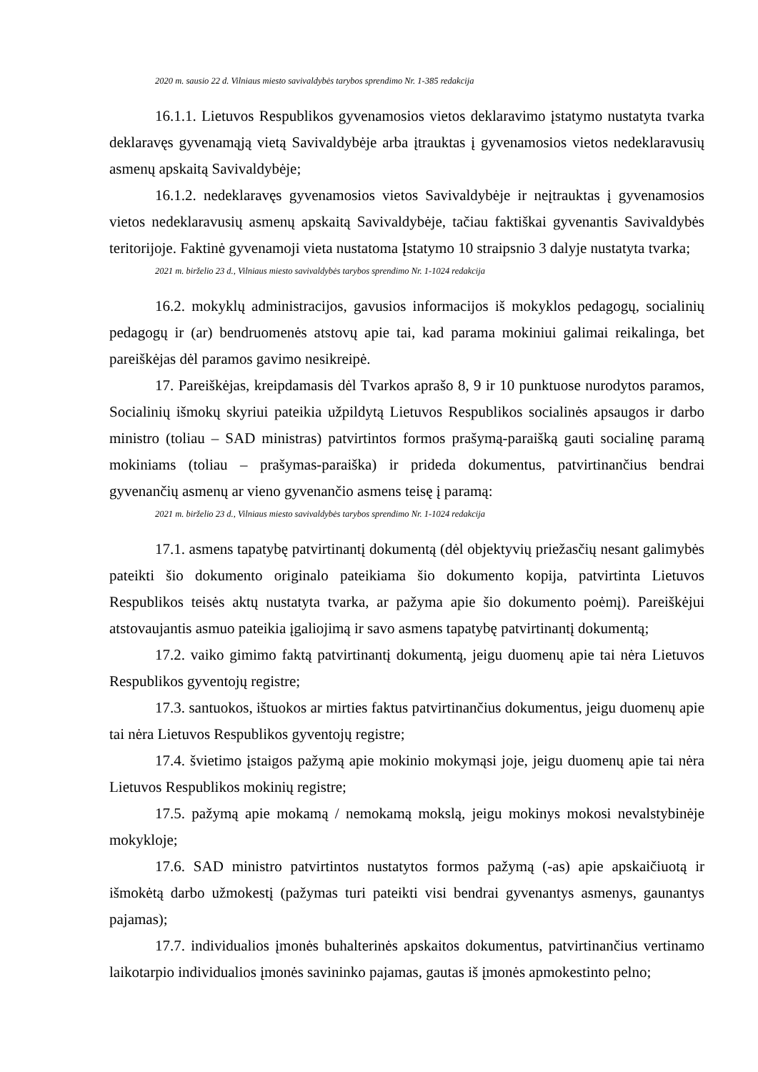2020 m. sausio 22 d. Vilniaus miesto savivaldybės tarybos sprendimo Nr. 1-385 redakcija
16.1.1. Lietuvos Respublikos gyvenamosios vietos deklaravimo įstatymo nustatyta tvarka deklaravęs gyvenamąją vietą Savivaldybėje arba įtrauktas į gyvenamosios vietos nedeklaravusių asmenų apskaitą Savivaldybėje;
16.1.2. nedeklaravęs gyvenamosios vietos Savivaldybėje ir neįtrauktas į gyvenamosios vietos nedeklaravusių asmenų apskaitą Savivaldybėje, tačiau faktiškai gyvenantis Savivaldybės teritorijoje. Faktinė gyvenamoji vieta nustatoma Įstatymo 10 straipsnio 3 dalyje nustatyta tvarka;
2021 m. birželio 23 d., Vilniaus miesto savivaldybės tarybos sprendimo Nr. 1-1024 redakcija
16.2. mokyklų administracijos, gavusios informacijos iš mokyklos pedagogų, socialinių pedagogų ir (ar) bendruomenės atstovų apie tai, kad parama mokiniui galimai reikalinga, bet pareiškėjas dėl paramos gavimo nesikreipė.
17. Pareiškėjas, kreipdamasis dėl Tvarkos aprašo 8, 9 ir 10 punktuose nurodytos paramos, Socialinių išmokų skyriui pateikia užpildytą Lietuvos Respublikos socialinės apsaugos ir darbo ministro (toliau – SAD ministras) patvirtintos formos prašymą-paraišką gauti socialinę paramą mokiniams (toliau – prašymas-paraiška) ir prideda dokumentus, patvirtinančius bendrai gyvenančių asmenų ar vieno gyvenančio asmens teisę į paramą:
2021 m. birželio 23 d., Vilniaus miesto savivaldybės tarybos sprendimo Nr. 1-1024 redakcija
17.1. asmens tapatybę patvirtinantį dokumentą (dėl objektyvių priežasčių nesant galimybės pateikti šio dokumento originalo pateikiama šio dokumento kopija, patvirtinta Lietuvos Respublikos teisės aktų nustatyta tvarka, ar pažyma apie šio dokumento poėmį). Pareiškėjui atstovaujantis asmuo pateikia įgaliojimą ir savo asmens tapatybę patvirtinantį dokumentą;
17.2. vaiko gimimo faktą patvirtinantį dokumentą, jeigu duomenų apie tai nėra Lietuvos Respublikos gyventojų registre;
17.3. santuokos, ištuokos ar mirties faktus patvirtinančius dokumentus, jeigu duomenų apie tai nėra Lietuvos Respublikos gyventojų registre;
17.4. švietimo įstaigos pažymą apie mokinio mokymąsi joje, jeigu duomenų apie tai nėra Lietuvos Respublikos mokinių registre;
17.5. pažymą apie mokamą / nemokamą mokslą, jeigu mokinys mokosi nevalstybinėje mokykloje;
17.6. SAD ministro patvirtintos nustatytos formos pažymą (-as) apie apskaičiuotą ir išmokėtą darbo užmokestį (pažymas turi pateikti visi bendrai gyvenantys asmenys, gaunantys pajamas);
17.7. individualios įmonės buhalterinės apskaitos dokumentus, patvirtinančius vertinamo laikotarpio individualios įmonės savininko pajamas, gautas iš įmonės apmokestinto pelno;